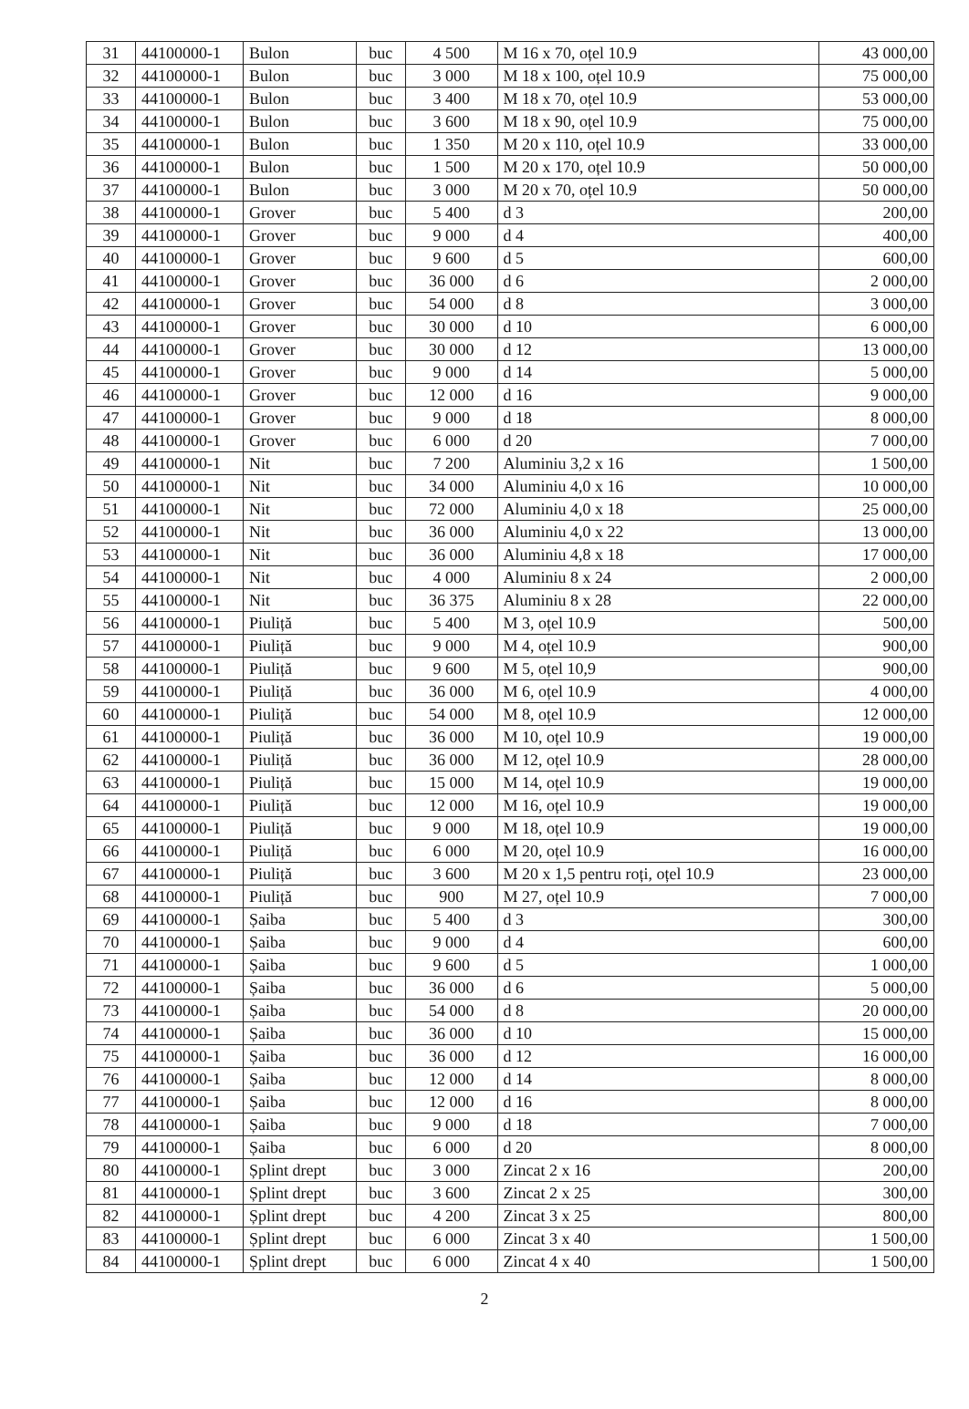| 31 | 44100000-1 | Bulon | buc | 4 500 | M 16 x 70, oțel 10.9 | 43 000,00 |
| 32 | 44100000-1 | Bulon | buc | 3 000 | M 18 x 100, oțel 10.9 | 75 000,00 |
| 33 | 44100000-1 | Bulon | buc | 3 400 | M 18 x 70, oțel 10.9 | 53 000,00 |
| 34 | 44100000-1 | Bulon | buc | 3 600 | M 18 x 90, oțel 10.9 | 75 000,00 |
| 35 | 44100000-1 | Bulon | buc | 1 350 | M 20 x 110, oțel 10.9 | 33 000,00 |
| 36 | 44100000-1 | Bulon | buc | 1 500 | M 20 x 170, oțel 10.9 | 50 000,00 |
| 37 | 44100000-1 | Bulon | buc | 3 000 | M 20 x 70, oțel 10.9 | 50 000,00 |
| 38 | 44100000-1 | Grover | buc | 5 400 | d 3 | 200,00 |
| 39 | 44100000-1 | Grover | buc | 9 000 | d 4 | 400,00 |
| 40 | 44100000-1 | Grover | buc | 9 600 | d 5 | 600,00 |
| 41 | 44100000-1 | Grover | buc | 36 000 | d 6 | 2 000,00 |
| 42 | 44100000-1 | Grover | buc | 54 000 | d 8 | 3 000,00 |
| 43 | 44100000-1 | Grover | buc | 30 000 | d 10 | 6 000,00 |
| 44 | 44100000-1 | Grover | buc | 30 000 | d 12 | 13 000,00 |
| 45 | 44100000-1 | Grover | buc | 9 000 | d 14 | 5 000,00 |
| 46 | 44100000-1 | Grover | buc | 12 000 | d 16 | 9 000,00 |
| 47 | 44100000-1 | Grover | buc | 9 000 | d 18 | 8 000,00 |
| 48 | 44100000-1 | Grover | buc | 6 000 | d 20 | 7 000,00 |
| 49 | 44100000-1 | Nit | buc | 7 200 | Aluminiu 3,2 x 16 | 1 500,00 |
| 50 | 44100000-1 | Nit | buc | 34 000 | Aluminiu 4,0 x 16 | 10 000,00 |
| 51 | 44100000-1 | Nit | buc | 72 000 | Aluminiu 4,0 x 18 | 25 000,00 |
| 52 | 44100000-1 | Nit | buc | 36 000 | Aluminiu 4,0 x 22 | 13 000,00 |
| 53 | 44100000-1 | Nit | buc | 36 000 | Aluminiu 4,8 x 18 | 17 000,00 |
| 54 | 44100000-1 | Nit | buc | 4 000 | Aluminiu 8 x 24 | 2 000,00 |
| 55 | 44100000-1 | Nit | buc | 36 375 | Aluminiu 8 x 28 | 22 000,00 |
| 56 | 44100000-1 | Piuliță | buc | 5 400 | M 3, oțel 10.9 | 500,00 |
| 57 | 44100000-1 | Piuliță | buc | 9 000 | M 4, oțel 10.9 | 900,00 |
| 58 | 44100000-1 | Piuliță | buc | 9 600 | M 5, oțel 10,9 | 900,00 |
| 59 | 44100000-1 | Piuliță | buc | 36 000 | M 6, oțel 10.9 | 4 000,00 |
| 60 | 44100000-1 | Piuliță | buc | 54 000 | M 8, oțel 10.9 | 12 000,00 |
| 61 | 44100000-1 | Piuliță | buc | 36 000 | M 10, oțel 10.9 | 19 000,00 |
| 62 | 44100000-1 | Piuliță | buc | 36 000 | M 12, oțel 10.9 | 28 000,00 |
| 63 | 44100000-1 | Piuliță | buc | 15 000 | M 14, oțel 10.9 | 19 000,00 |
| 64 | 44100000-1 | Piuliță | buc | 12 000 | M 16, oțel 10.9 | 19 000,00 |
| 65 | 44100000-1 | Piuliță | buc | 9 000 | M 18, oțel 10.9 | 19 000,00 |
| 66 | 44100000-1 | Piuliță | buc | 6 000 | M 20, oțel 10.9 | 16 000,00 |
| 67 | 44100000-1 | Piuliță | buc | 3 600 | M 20 x 1,5 pentru roți, oțel 10.9 | 23 000,00 |
| 68 | 44100000-1 | Piuliță | buc | 900 | M 27, oțel 10.9 | 7 000,00 |
| 69 | 44100000-1 | Șaiba | buc | 5 400 | d 3 | 300,00 |
| 70 | 44100000-1 | Șaiba | buc | 9 000 | d 4 | 600,00 |
| 71 | 44100000-1 | Șaiba | buc | 9 600 | d 5 | 1 000,00 |
| 72 | 44100000-1 | Șaiba | buc | 36 000 | d 6 | 5 000,00 |
| 73 | 44100000-1 | Șaiba | buc | 54 000 | d 8 | 20 000,00 |
| 74 | 44100000-1 | Șaiba | buc | 36 000 | d 10 | 15 000,00 |
| 75 | 44100000-1 | Șaiba | buc | 36 000 | d 12 | 16 000,00 |
| 76 | 44100000-1 | Șaiba | buc | 12 000 | d 14 | 8 000,00 |
| 77 | 44100000-1 | Șaiba | buc | 12 000 | d 16 | 8 000,00 |
| 78 | 44100000-1 | Șaiba | buc | 9 000 | d 18 | 7 000,00 |
| 79 | 44100000-1 | Șaiba | buc | 6 000 | d 20 | 8 000,00 |
| 80 | 44100000-1 | Șplint drept | buc | 3 000 | Zincat 2 x 16 | 200,00 |
| 81 | 44100000-1 | Șplint drept | buc | 3 600 | Zincat 2 x 25 | 300,00 |
| 82 | 44100000-1 | Șplint drept | buc | 4 200 | Zincat 3 x 25 | 800,00 |
| 83 | 44100000-1 | Șplint drept | buc | 6 000 | Zincat 3 x 40 | 1 500,00 |
| 84 | 44100000-1 | Șplint drept | buc | 6 000 | Zincat 4 x 40 | 1 500,00 |
2